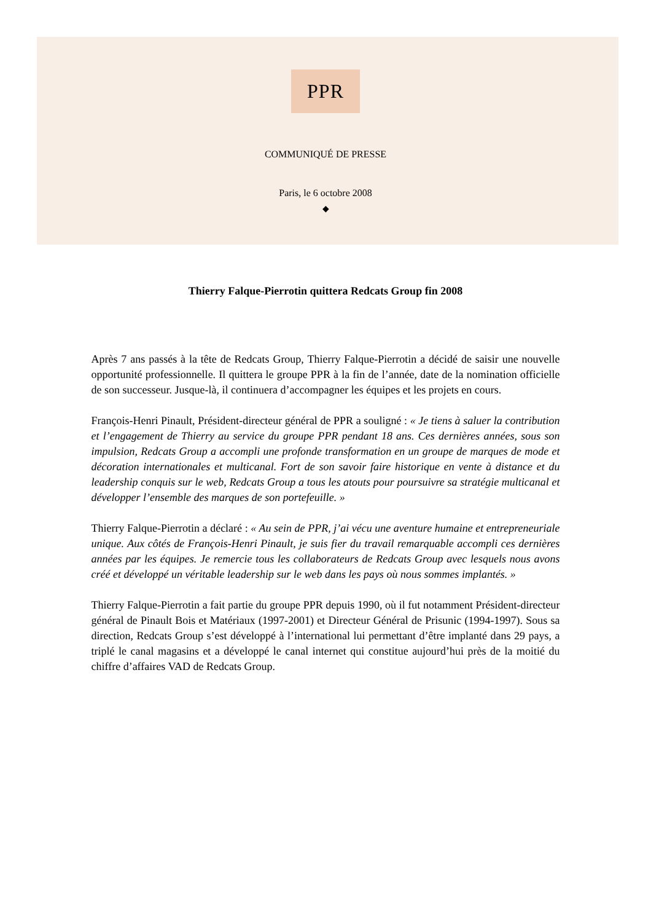PPR
COMMUNIQUÉ DE PRESSE
Paris, le 6 octobre 2008
◆
Thierry Falque-Pierrotin quittera Redcats Group fin 2008
Après 7 ans passés à la tête de Redcats Group, Thierry Falque-Pierrotin a décidé de saisir une nouvelle opportunité professionnelle. Il quittera le groupe PPR à la fin de l’année, date de la nomination officielle de son successeur. Jusque-là, il continuera d’accompagner les équipes et les projets en cours.
François-Henri Pinault, Président-directeur général de PPR a souligné : « Je tiens à saluer la contribution et l’engagement de Thierry au service du groupe PPR pendant 18 ans. Ces dernières années, sous son impulsion, Redcats Group a accompli une profonde transformation en un groupe de marques de mode et décoration internationales et multicanal. Fort de son savoir faire historique en vente à distance et du leadership conquis sur le web, Redcats Group a tous les atouts pour poursuivre sa stratégie multicanal et développer l’ensemble des marques de son portefeuille. »
Thierry Falque-Pierrotin a déclaré : « Au sein de PPR, j’ai vécu une aventure humaine et entrepreneuriale unique. Aux côtés de François-Henri Pinault, je suis fier du travail remarquable accompli ces dernières années par les équipes. Je remercie tous les collaborateurs de Redcats Group avec lesquels nous avons créé et développé un véritable leadership sur le web dans les pays où nous sommes implantés. »
Thierry Falque-Pierrotin a fait partie du groupe PPR depuis 1990, où il fut notamment Président-directeur général de Pinault Bois et Matériaux (1997-2001) et Directeur Général de Prisunic (1994-1997). Sous sa direction, Redcats Group s’est développé à l’international lui permettant d’être implanté dans 29 pays, a triplé le canal magasins et a développé le canal internet qui constitue aujourd’hui près de la moitié du chiffre d’affaires VAD de Redcats Group.